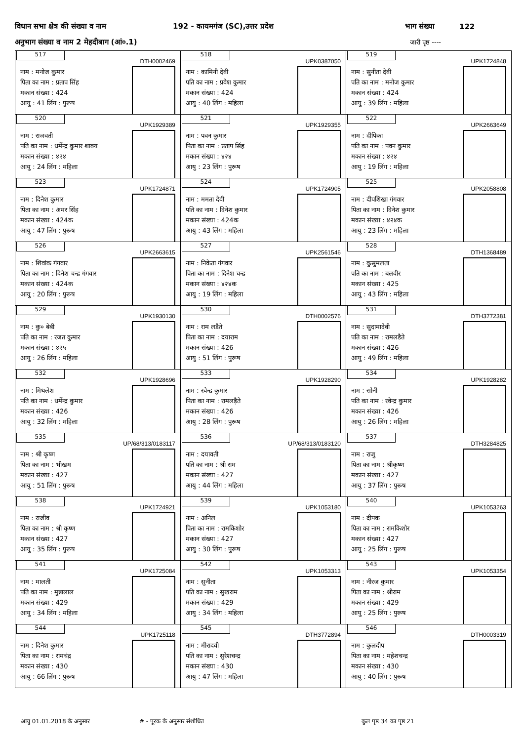विधान सभा क्षेत्र की संख्या व नाम 192 - कायमगंज (SC),उत्तर प्रदेश भाग संख्या 122
अनुभाग संख्या व नाम 2 मेहदीबाग (आं०.1) जारी पृष्ठ ----
| 517 DTH0002469 नाम : मनोज कुमार पिता का नाम : प्रताप सिंह मकान संख्या : 424 आयु : 41 लिंग : पुरूष | 518 UPK0387050 नाम : कामिनी देवी पति का नाम : प्रवेश कुमार मकान संख्या : 424 आयु : 40 लिंग : महिला | 519 UPK1724848 नाम : सुनीता देवी पति का नाम : मनोज कुमार मकान संख्या : 424 आयु : 39 लिंग : महिला |
| 520 UPK1929389 नाम : राजवती पति का नाम : धर्मेन्द्र कुमार शाक्य मकान संख्या : ४२४ आयु : 24 लिंग : महिला | 521 UPK1929355 नाम : पवन कुमार पिता का नाम : प्रताप सिंह मकान संख्या : ४२४ आयु : 23 लिंग : पुरूष | 522 UPK2663649 नाम : दीपिका पति का नाम : पवन कुमार मकान संख्या : ४२४ आयु : 19 लिंग : महिला |
| 523 UPK1724871 नाम : दिनेश कुमार पिता का नाम : अमर सिंह मकान संख्या : 424क आयु : 47 लिंग : पुरूष | 524 UPK1724905 नाम : ममता देवी पति का नाम : दिनेश कुमार मकान संख्या : 424क आयु : 43 लिंग : महिला | 525 UPK2058808 नाम : दीपशिखा गंगवार पिता का नाम : दिनेश कुमार मकान संख्या : ४२४क आयु : 23 लिंग : महिला |
| 526 UPK2663615 नाम : शिवांक गंगवार पिता का नाम : दिनेश चन्द्र गंगवार मकान संख्या : 424क आयु : 20 लिंग : पुरूष | 527 UPK2561546 नाम : निकेता गंगवार पिता का नाम : दिनेश चन्द्र मकान संख्या : ४२४क आयु : 19 लिंग : महिला | 528 DTH1368489 नाम : कुसुमलता पति का नाम : बलवीर मकान संख्या : 425 आयु : 43 लिंग : महिला |
| 529 UPK1930130 नाम : कु० बेबी पति का नाम : रजत कुमार मकान संख्या : ४२५ आयु : 26 लिंग : महिला | 530 DTH0002576 नाम : राम लडैते पिता का नाम : दयाराम मकान संख्या : 426 आयु : 51 लिंग : पुरूष | 531 DTH3772381 नाम : सुदामादेवी पति का नाम : रामलडैते मकान संख्या : 426 आयु : 49 लिंग : महिला |
| 532 UPK1928696 नाम : मिथलेश पति का नाम : धर्मेन्द्र कुमार मकान संख्या : 426 आयु : 32 लिंग : महिला | 533 UPK1928290 नाम : रवेन्द्र कुमार पिता का नाम : रामलड़ैते मकान संख्या : 426 आयु : 28 लिंग : पुरूष | 534 UPK1928282 नाम : सोनी पति का नाम : रवेन्द्र कुमार मकान संख्या : 426 आयु : 26 लिंग : महिला |
| 535 UP/68/313/0183117 नाम : श्री कृष्ण पिता का नाम : भीखम मकान संख्या : 427 आयु : 51 लिंग : पुरूष | 536 UP/68/313/0183120 नाम : दयावती पति का नाम : श्री राम मकान संख्या : 427 आयु : 44 लिंग : महिला | 537 DTH3284825 नाम : राजु पिता का नाम : श्रीकृष्ण मकान संख्या : 427 आयु : 37 लिंग : पुरूष |
| 538 UPK1724921 नाम : राजीव पिता का नाम : श्री कृष्ण मकान संख्या : 427 आयु : 35 लिंग : पुरूष | 539 UPK1053180 नाम : अनिल पिता का नाम : रामकिशोर मकान संख्या : 427 आयु : 30 लिंग : पुरूष | 540 UPK1053263 नाम : दीपक पिता का नाम : रामकिशोर मकान संख्या : 427 आयु : 25 लिंग : पुरूष |
| 541 UPK1725084 नाम : मालती पति का नाम : मुन्नालाल मकान संख्या : 429 आयु : 34 लिंग : महिला | 542 UPK1053313 नाम : सुनीता पति का नाम : सुखराम मकान संख्या : 429 आयु : 34 लिंग : महिला | 543 UPK1053354 नाम : नीरज कुमार पिता का नाम : श्रीराम मकान संख्या : 429 आयु : 25 लिंग : पुरूष |
| 544 UPK1725118 नाम : दिनेश कुमार पिता का नाम : रामचंद्र मकान संख्या : 430 आयु : 66 लिंग : पुरूष | 545 DTH3772894 नाम : मीरादवी पति का नाम : सुरेशचन्द्र मकान संख्या : 430 आयु : 47 लिंग : महिला | 546 DTH0003319 नाम : कुलदीप पिता का नाम : महेशचन्द्र मकान संख्या : 430 आयु : 40 लिंग : पुरूष |
आयु 01.01.2018 के अनुसार # - पूरक के अनुसार संशोधित कुल पृष्ठ 34 का पृष्ठ 21